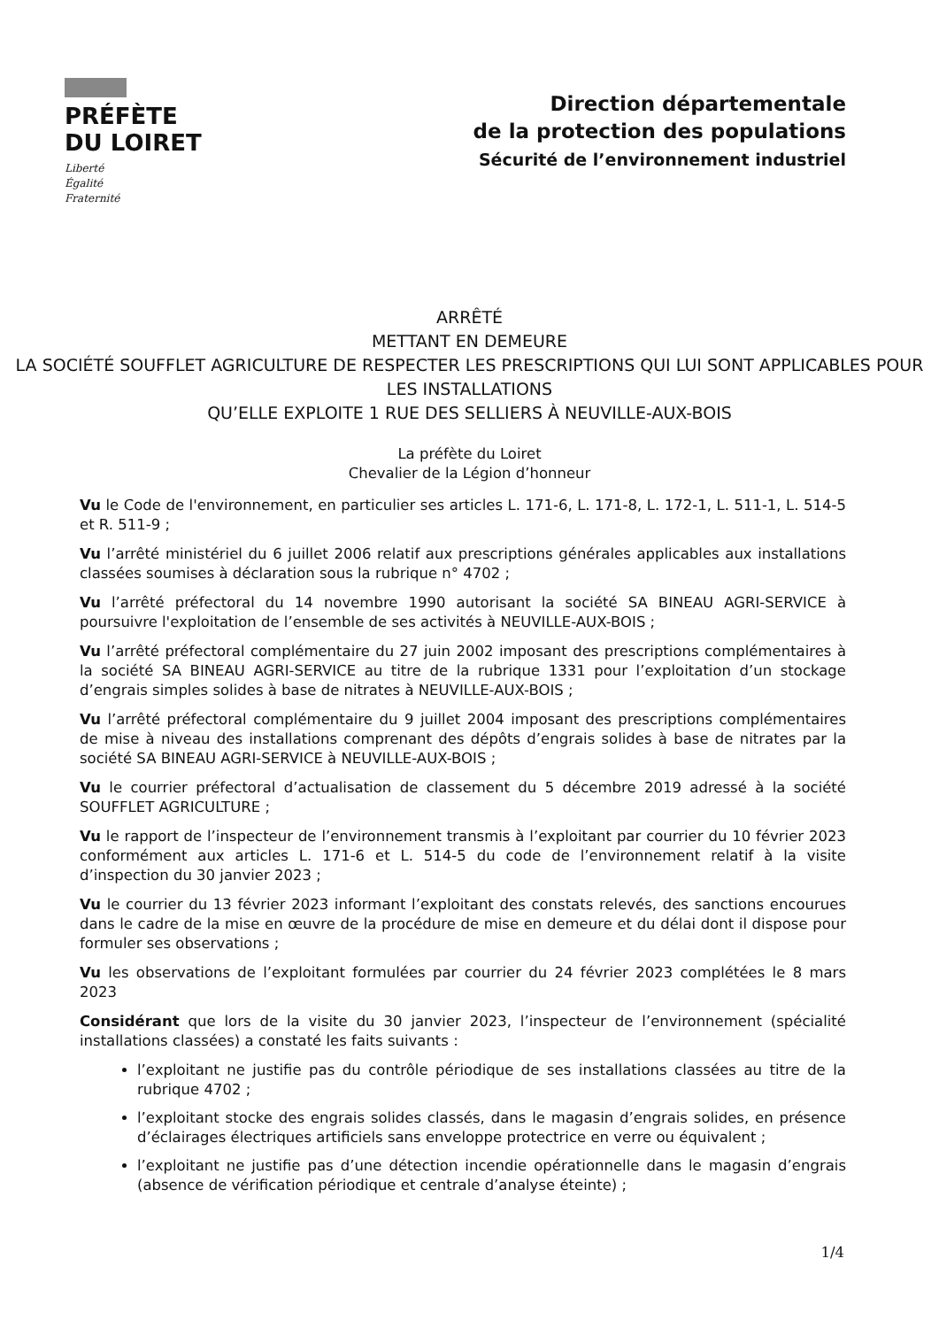PRÉFÈTE
DU LOIRET
Liberté
Égalité
Fraternité
Direction départementale
de la protection des populations
Sécurité de l’environnement industriel
ARRÊTÉ
METTANT EN DEMEURE
LA SOCIÉTÉ SOUFFLET AGRICULTURE DE RESPECTER LES PRESCRIPTIONS QUI LUI SONT APPLICABLES POUR LES INSTALLATIONS
QU’ELLE EXPLOITE 1 RUE DES SELLIERS À NEUVILLE-AUX-BOIS
La préfète du Loiret
Chevalier de la Légion d’honneur
Vu le Code de l'environnement, en particulier ses articles L. 171-6, L. 171-8, L. 172-1, L. 511-1, L. 514-5 et R. 511-9 ;
Vu l’arrêté ministériel du 6 juillet 2006 relatif aux prescriptions générales applicables aux installations classées soumises à déclaration sous la rubrique n° 4702 ;
Vu l’arrêté préfectoral du 14 novembre 1990 autorisant la société SA BINEAU AGRI-SERVICE à poursuivre l'exploitation de l’ensemble de ses activités à NEUVILLE-AUX-BOIS ;
Vu l’arrêté préfectoral complémentaire du 27 juin 2002 imposant des prescriptions complémentaires à la société SA BINEAU AGRI-SERVICE au titre de la rubrique 1331 pour l’exploitation d’un stockage d’engrais simples solides à base de nitrates à NEUVILLE-AUX-BOIS ;
Vu l’arrêté préfectoral complémentaire du 9 juillet 2004 imposant des prescriptions complémentaires de mise à niveau des installations comprenant des dépôts d’engrais solides à base de nitrates par la société SA BINEAU AGRI-SERVICE à NEUVILLE-AUX-BOIS ;
Vu le courrier préfectoral d’actualisation de classement du 5 décembre 2019 adressé à la société SOUFFLET AGRICULTURE ;
Vu le rapport de l’inspecteur de l’environnement transmis à l’exploitant par courrier du 10 février 2023 conformément aux articles L. 171-6 et L. 514-5 du code de l’environnement relatif à la visite d’inspection du 30 janvier 2023 ;
Vu le courrier du 13 février 2023 informant l’exploitant des constats relevés, des sanctions encourues dans le cadre de la mise en œuvre de la procédure de mise en demeure et du délai dont il dispose pour formuler ses observations ;
Vu les observations de l’exploitant formulées par courrier du 24 février 2023 complétées le 8 mars 2023
Considérant que lors de la visite du 30 janvier 2023, l’inspecteur de l’environnement (spécialité installations classées) a constaté les faits suivants :
l’exploitant ne justifie pas du contrôle périodique de ses installations classées au titre de la rubrique 4702 ;
l’exploitant stocke des engrais solides classés, dans le magasin d’engrais solides, en présence d’éclairages électriques artificiels sans enveloppe protectrice en verre ou équivalent ;
l’exploitant ne justifie pas d’une détection incendie opérationnelle dans le magasin d’engrais (absence de vérification périodique et centrale d’analyse éteinte) ;
1/4